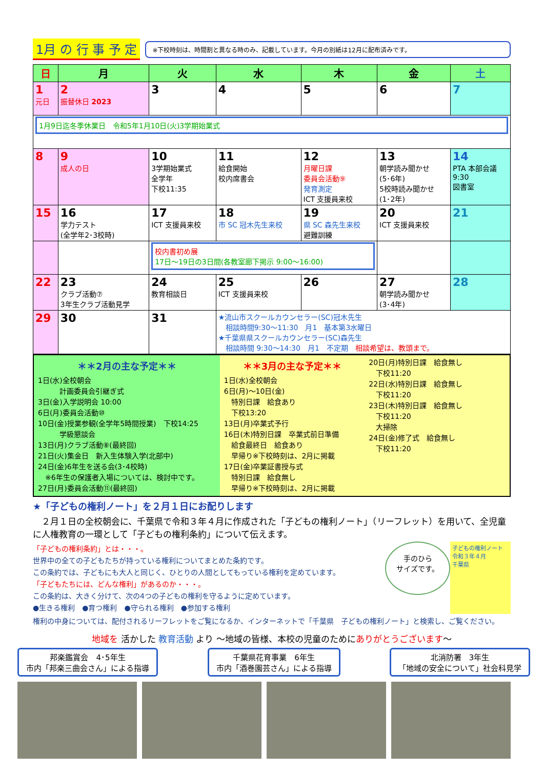1月 の 行 事 予 定
※下校時刻は、時間割と異なる時のみ、記載しています。今月の別紙は12月に配布済みです。
| 日 | 月 | 火 | 水 | 木 | 金 | 土 |
| --- | --- | --- | --- | --- | --- | --- |
| 1 元日 | 2 振替休日 2023 | 3 | 4 | 5 | 6 | 7 |
| 1月9日迄冬季休業日 令和5年1月10日(火)3学期始業式 | | | | | | |
| 8 | 9 成人の日 | 10 3学期始業式 全学年 下校11:35 | 11 給食開始 校内席書会 | 12 月曜日課 委員会活動⑨ 発育測定 ICT 支援員来校 | 13 朝学読み聞かせ (5･6年) 5校時読み聞かせ (1･2年) | 14 PTA 本部会議 9:30 図書室 |
| 15 | 16 学力テスト (全学年2･3校時) | 17 ICT 支援員来校 | 18 市 SC 冠木先生来校 | 19 県 SC 森先生来校 避難訓練 | 20 ICT 支援員来校 | 21 |
| | | 校内書初め展 17日～19日の3日間(各教室廊下掲示 9:00～16:00) | | | | |
| 22 | 23 クラブ活動⑦ 3年生クラブ活動見学 | 24 教育相談日 | 25 ICT 支援員来校 | 26 | 27 朝学読み聞かせ (3･4年) | 28 |
| 29 | 30 | 31 | ★流山市スクールカウンセラー(SC)冠木先生 相談時間9:30～11:30 月1 基本第3水曜日 ★千葉県県スクールカウンセラー(SC)森先生 相談時間 9:30～14:30 月1 不定期 相談希望は、教頭まで。 | | | |
＊＊2月の主な予定＊＊
1日(水)全校朝会
　　　計画委員会引継ぎ式
3日(金)入学説明会 10:00
6日(月)委員会活動⑩
10日(金)授業参観(全学年5時間授業)　下校14:25
　　　学級懇談会
13日(月)クラブ活動⑧(最終回)
21日(火)集金日　新入生体験入学(北部中)
24日(金)6年生を送る会(3･4校時)
　※6年生の保護者入場については、検討中です。
27日(月)委員会活動⑪(最終回)
＊＊3月の主な予定＊＊
1日(水)全校朝会
6日(月)～10日(金)
　特別日課　給食あり
　下校13:20
13日(月)卒業式予行
16日(木)特別日課　卒業式前日準備
　給食最終日　給食あり
　早帰り※下校時刻は、2月に掲載
17日(金)卒業証書授与式
　特別日課　給食無し
　早帰り※下校時刻は、2月に掲載
20日(月)特別日課　給食無し
　下校11:20
22日(水)特別日課　給食無し
　下校11:20
23日(木)特別日課　給食無し
　下校11:20
　大掃除
24日(金)修了式　給食無し
　下校11:20
★「子どもの権利ノート」を２月１日にお配りします
　２月１日の全校朝会に、千葉県で令和３年４月に作成された「子どもの権利ノート」（リーフレット）を用いて、全児童に人権教育の一環として「子どもの権利条約」について伝えます。
「子どもの権利条約」とは・・・。
世界中の全ての子どもたちが持っている権利についてまとめた条約です。
この条約では、子どもにも大人と同じく、ひとりの人間としてもっている権利を定めています。
「子どもたちには、どんな権利」があるのか・・・。
この条約は、大きく分けて、次の4つの子どもの権利を守るように定めています。
●生きる権利　●育つ権利　●守られる権利　●参加する権利
手のひら
サイズです。
子どもの権利ノート
令和３年４月
千葉県
権利の中身については、配付されるリーフレットをご覧になるか、インターネットで「千葉県　子どもの権利ノート」と検索し、ご覧ください。
地域を 活かした 教育活動 より ～地域の皆様、本校の児童のためにありがとうございます～
邦楽鑑賞会　4･5年生
市内「邦楽三曲会さん」による指導
千葉県花育事業　6年生
市内「酒巻園芸さん」による指導
北消防署　3年生
「地域の安全について」社会科見学